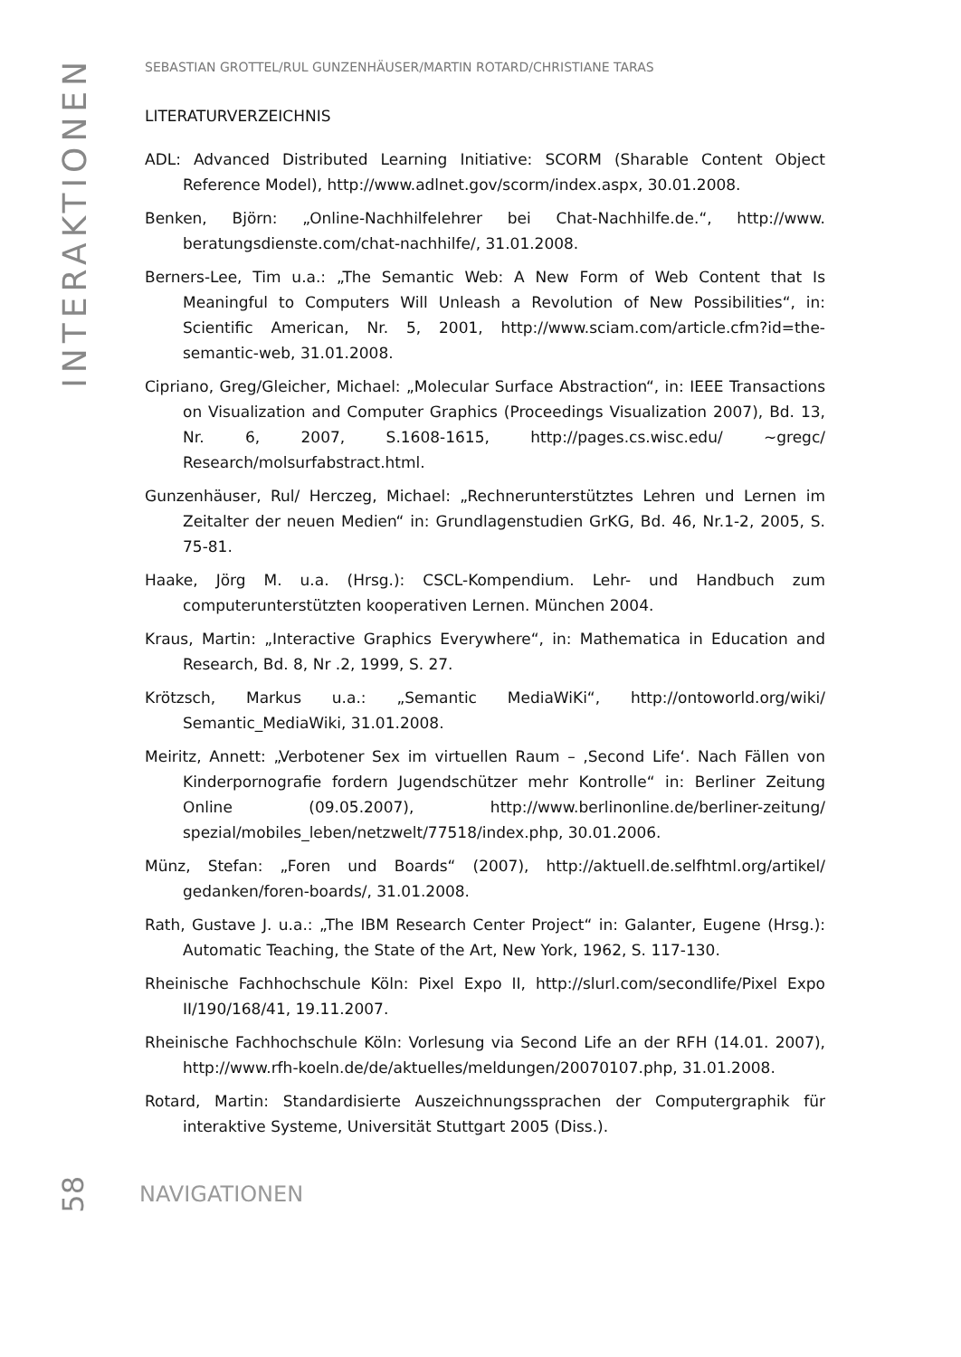INTERAKTIONEN
SEBASTIAN GROTTEL/RUL GUNZENHÄUSER/MARTIN ROTARD/CHRISTIANE TARAS
LITERATURVERZEICHNIS
ADL: Advanced Distributed Learning Initiative: SCORM (Sharable Content Object Reference Model), http://www.adlnet.gov/scorm/index.aspx, 30.01.2008.
Benken, Björn: „Online-Nachhilfelehrer bei Chat-Nachhilfe.de.“, http://www. beratungsdienste.com/chat-nachhilfe/, 31.01.2008.
Berners-Lee, Tim u.a.: „The Semantic Web: A New Form of Web Content that Is Meaningful to Computers Will Unleash a Revolution of New Possibilities“, in: Scientific American, Nr. 5, 2001, http://www.sciam.com/article.cfm?id=the-semantic-web, 31.01.2008.
Cipriano, Greg/Gleicher, Michael: „Molecular Surface Abstraction“, in: IEEE Transactions on Visualization and Computer Graphics (Proceedings Visualization 2007), Bd. 13, Nr. 6, 2007, S.1608-1615, http://pages.cs.wisc.edu/ ~gregc/ Research/molsurfabstract.html.
Gunzenhäuser, Rul/ Herczeg, Michael: „Rechnerunterstütztes Lehren und Lernen im Zeitalter der neuen Medien“ in: Grundlagenstudien GrKG, Bd. 46, Nr.1-2, 2005, S. 75-81.
Haake, Jörg M. u.a. (Hrsg.): CSCL-Kompendium. Lehr- und Handbuch zum computerunterstützten kooperativen Lernen. München 2004.
Kraus, Martin: „Interactive Graphics Everywhere“, in: Mathematica in Education and Research, Bd. 8, Nr .2, 1999, S. 27.
Krötzsch, Markus u.a.: „Semantic MediaWiKi“, http://ontoworld.org/wiki/ Semantic_MediaWiki, 31.01.2008.
Meiritz, Annett: „Verbotener Sex im virtuellen Raum – ‚Second Life‘. Nach Fällen von Kinderpornografie fordern Jugendschützer mehr Kontrolle“ in: Berliner Zeitung Online (09.05.2007), http://www.berlinonline.de/berliner-zeitung/ spezial/mobiles_leben/netzwelt/77518/index.php, 30.01.2006.
Münz, Stefan: „Foren und Boards“ (2007), http://aktuell.de.selfhtml.org/artikel/ gedanken/foren-boards/, 31.01.2008.
Rath, Gustave J. u.a.: „The IBM Research Center Project“ in: Galanter, Eugene (Hrsg.): Automatic Teaching, the State of the Art, New York, 1962, S. 117-130.
Rheinische Fachhochschule Köln: Pixel Expo II, http://slurl.com/secondlife/Pixel Expo II/190/168/41, 19.11.2007.
Rheinische Fachhochschule Köln: Vorlesung via Second Life an der RFH (14.01. 2007), http://www.rfh-koeln.de/de/aktuelles/meldungen/20070107.php, 31.01.2008.
Rotard, Martin: Standardisierte Auszeichnungssprachen der Computergraphik für interaktive Systeme, Universität Stuttgart 2005 (Diss.).
58 NAVIGATIONEN